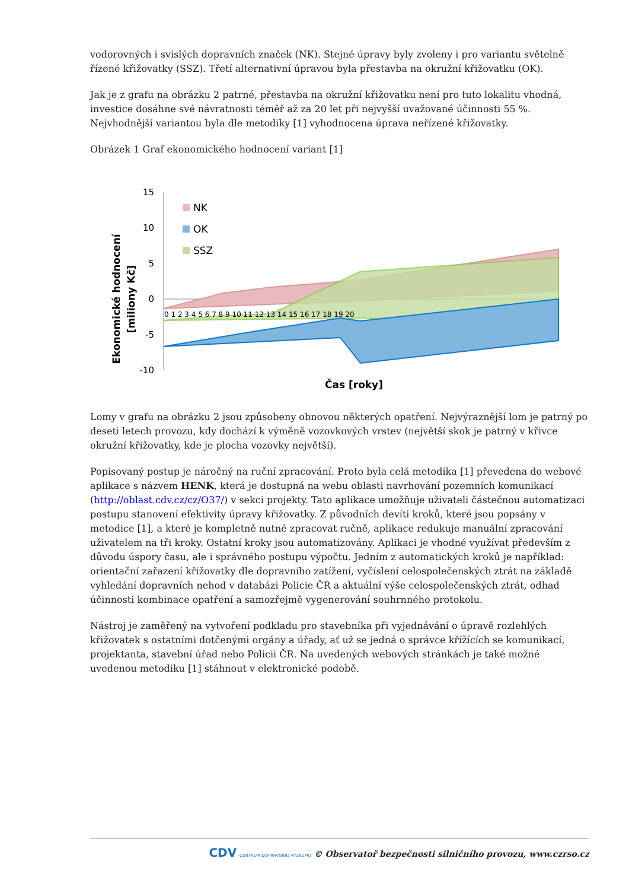vodorovných i svislých dopravních značek (NK). Stejné úpravy byly zvoleny i pro variantu světelně řízené křižovatky (SSZ). Třetí alternativní úpravou byla přestavba na okružní křižovatku (OK).
Jak je z grafu na obrázku 2 patrné, přestavba na okružní křižovatku není pro tuto lokalitu vhodná, investice dosáhne své návratnosti téměř až za 20 let při nejvyšší uvažované účinnosti 55 %. Nejvhodnější variantou byla dle metodiky [1] vyhodnocena úprava neřízené křižovatky.
Obrázek 1 Graf ekonomického hodnocení variant [1]
Ekonomické hodnocení
[miliony Kč]
15
10
5
0
-5
-10
0 1 2 3 4 5 6 7 8 9 10 11 12 13 14 15 16 17 18 19 20
NK
OK
SSZ
Čas [roky]
Lomy v grafu na obrázku 2 jsou způsobeny obnovou některých opatření. Nejvýraznější lom je patrný po deseti letech provozu, kdy dochází k výměně vozovkových vrstev (největší skok je patrný v křivce okružní křižovatky, kde je plocha vozovky největší).
Popisovaný postup je náročný na ruční zpracování. Proto byla celá metodika [1] převedena do webové aplikace s názvem HENK, která je dostupná na webu oblasti navrhování pozemních komunikací (http://oblast.cdv.cz/cz/O37/) v sekci projekty. Tato aplikace umožňuje uživateli částečnou automatizaci postupu stanovení efektivity úpravy křižovatky. Z původních devíti kroků, které jsou popsány v metodice [1], a které je kompletně nutné zpracovat ručně, aplikace redukuje manuální zpracování uživatelem na tři kroky. Ostatní kroky jsou automatizovány. Aplikaci je vhodné využívat především z důvodu úspory času, ale i správného postupu výpočtu. Jedním z automatických kroků je například: orientační zařazení křižovatky dle dopravního zatížení, vyčíslení celospolečenských ztrát na základě vyhledání dopravních nehod v databázi Policie ČR a aktuální výše celospolečenských ztrát, odhad účinnosti kombinace opatření a samozřejmě vygenerování souhrnného protokolu.
Nástroj je zaměřený na vytvoření podkladu pro stavebníka při vyjednávání o úpravě rozlehlých křižovatek s ostatními dotčenými orgány a úřady, ať už se jedná o správce křížících se komunikací, projektanta, stavební úřad nebo Policii ČR. Na uvedených webových stránkách je také možné uvedenou metodiku [1] stáhnout v elektronické podobě.
CDV CENTRUM DOPRAVNÍHO VÝZKUMU © Observatoř bezpečnosti silničního provozu, www.czrso.cz